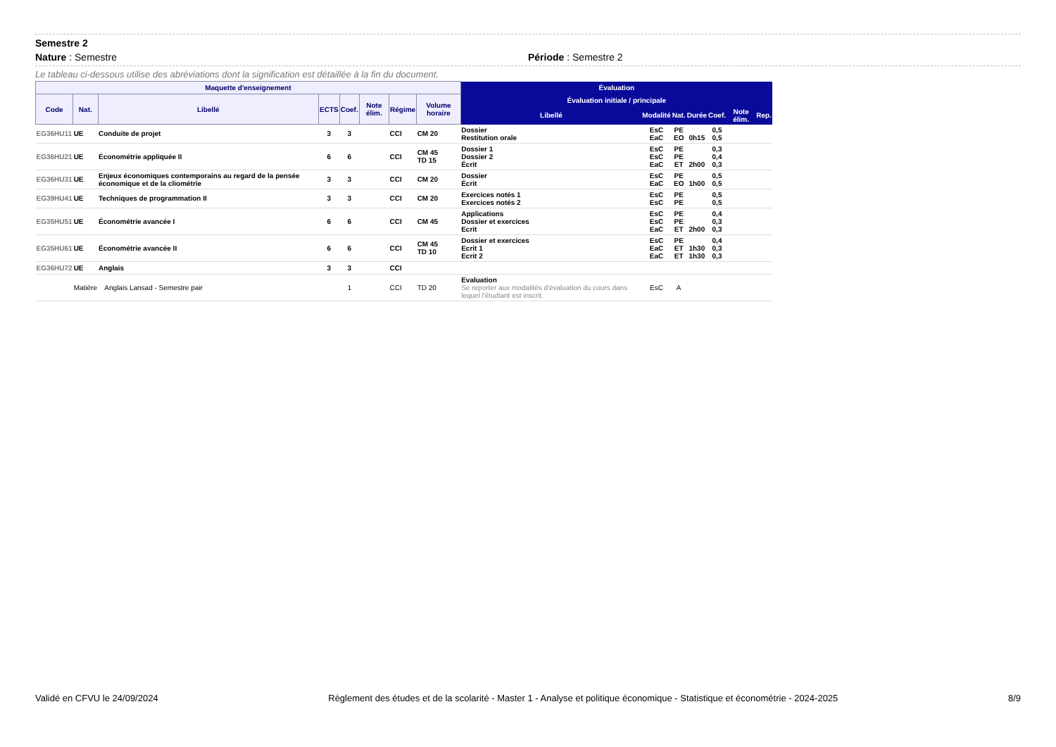Semestre 2
Nature : Semestre Période : Semestre 2
Le tableau ci-dessous utilise des abréviations dont la signification est détaillée à la fin du document.
| Maquette d'enseignement | | | | | | | | Évaluation | | | | | | |
| --- | --- | --- | --- | --- | --- | --- | --- | --- | --- | --- | --- | --- | --- | --- |
| Code | Nat. | Libellé | ECTS | Coef. | Note élim. | Régime | Volume horaire | Évaluation initiale / principale | | | | | | |
| | | | | | | | | Libellé | Modalité | Nat. | Durée | Coef. | Note élim. | Rep. |
| EG36HU11 | UE | Conduite de projet | 3 | 3 | | CCI | CM 20 | Dossier Restitution orale | EsC EaC | PE EO | 0h15 | 0,5 0,5 | | |
| EG36HU21 | UE | Économétrie appliquée II | 6 | 6 | | CCI | CM 45 TD 15 | Dossier 1 Dossier 2 Écrit | EsC EsC EaC | PE PE ET | 2h00 | 0,3 0,4 0,3 | | |
| EG36HU31 | UE | Enjeux économiques contemporains au regard de la pensée économique et de la cliométrie | 3 | 3 | | CCI | CM 20 | Dossier Écrit | EsC EaC | PE EO | 1h00 | 0,5 0,5 | | |
| EG39HU41 | UE | Techniques de programmation II | 3 | 3 | | CCI | CM 20 | Exercices notés 1 Exercices notés 2 | EsC EsC | PE PE | | 0,5 0,5 | | |
| EG35HU51 | UE | Économétrie avancée I | 6 | 6 | | CCI | CM 45 | Applications Dossier et exercices Ecrit | EsC EsC EaC | PE PE ET | 2h00 | 0,4 0,3 0,3 | | |
| EG35HU61 | UE | Économétrie avancée II | 6 | 6 | | CCI | CM 45 TD 10 | Dossier et exercices Ecrit 1 Ecrit 2 | EsC EaC EaC | PE ET ET | 1h30 1h30 | 0,4 0,3 0,3 | | |
| EG36HU72 | UE | Anglais | 3 | 3 | | CCI | | | | | | | | |
| | Matière | Anglais Lansad - Semestre pair | | 1 | | CCI | TD 20 | Evaluation Se reporter aux modalités d'évaluation du cours dans lequel l'étudiant est inscrit. | EsC | A | | | | |
Validé en CFVU le 24/09/2024 Règlement des études et de la scolarité - Master 1 - Analyse et politique économique - Statistique et économétrie - 2024-2025 8/9